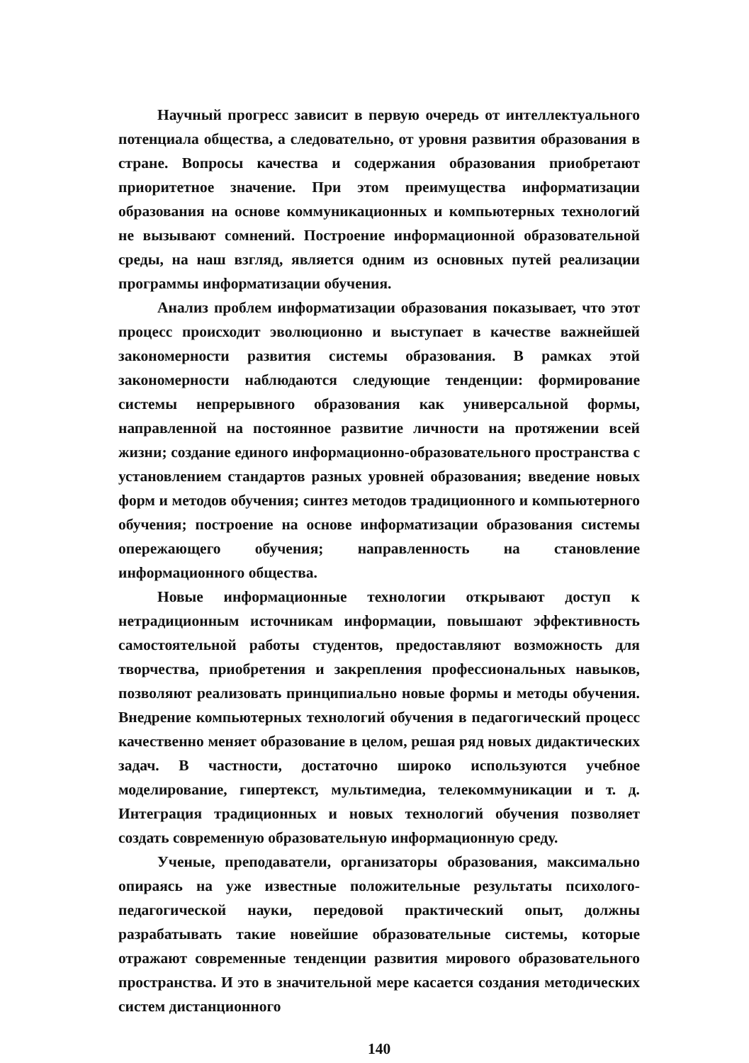Научный прогресс зависит в первую очередь от интеллектуального потенциала общества, а следовательно, от уровня развития образования в стране. Вопросы качества и содержания образования приобретают приоритетное значение. При этом преимущества информатизации образования на основе коммуникационных и компьютерных технологий не вызывают сомнений. Построение информационной образовательной среды, на наш взгляд, является одним из основных путей реализации программы информатизации обучения.
Анализ проблем информатизации образования показывает, что этот процесс происходит эволюционно и выступает в качестве важнейшей закономерности развития системы образования. В рамках этой закономерности наблюдаются следующие тенденции: формирование системы непрерывного образования как универсальной формы, направленной на постоянное развитие личности на протяжении всей жизни; создание единого информационно-образовательного пространства с установлением стандартов разных уровней образования; введение новых форм и методов обучения; синтез методов традиционного и компьютерного обучения; построение на основе информатизации образования системы опережающего обучения; направленность на становление информационного общества.
Новые информационные технологии открывают доступ к нетрадиционным источникам информации, повышают эффективность самостоятельной работы студентов, предоставляют возможность для творчества, приобретения и закрепления профессиональных навыков, позволяют реализовать принципиально новые формы и методы обучения. Внедрение компьютерных технологий обучения в педагогический процесс качественно меняет образование в целом, решая ряд новых дидактических задач. В частности, достаточно широко используются учебное моделирование, гипертекст, мультимедиа, телекоммуникации и т. д. Интеграция традиционных и новых технологий обучения позволяет создать современную образовательную информационную среду.
Ученые, преподаватели, организаторы образования, максимально опираясь на уже известные положительные результаты психолого-педагогической науки, передовой практический опыт, должны разрабатывать такие новейшие образовательные системы, которые отражают современные тенденции развития мирового образовательного пространства. И это в значительной мере касается создания методических систем дистанционного
140